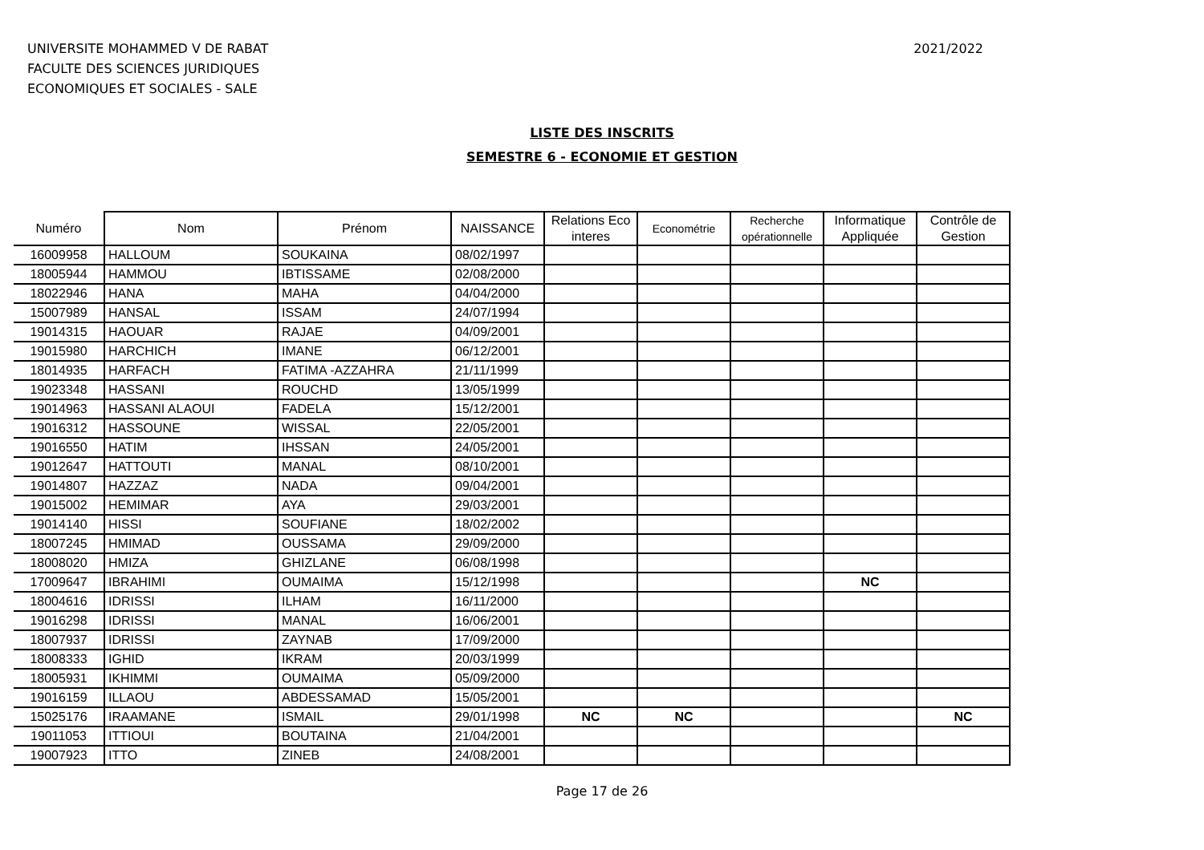UNIVERSITE MOHAMMED V DE RABAT
FACULTE DES SCIENCES JURIDIQUES
ECONOMIQUES ET SOCIALES - SALE
2021/2022
LISTE DES INSCRITS
SEMESTRE 6 - ECONOMIE ET GESTION
| Numéro | Nom | Prénom | NAISSANCE | Relations Eco interes | Econométrie | Recherche opérationnelle | Informatique Appliquée | Contrôle de Gestion |
| --- | --- | --- | --- | --- | --- | --- | --- | --- |
| 16009958 | HALLOUM | SOUKAINA | 08/02/1997 | | | | | |
| 18005944 | HAMMOU | IBTISSAME | 02/08/2000 | | | | | |
| 18022946 | HANA | MAHA | 04/04/2000 | | | | | |
| 15007989 | HANSAL | ISSAM | 24/07/1994 | | | | | |
| 19014315 | HAOUAR | RAJAE | 04/09/2001 | | | | | |
| 19015980 | HARCHICH | IMANE | 06/12/2001 | | | | | |
| 18014935 | HARFACH | FATIMA -AZZAHRA | 21/11/1999 | | | | | |
| 19023348 | HASSANI | ROUCHD | 13/05/1999 | | | | | |
| 19014963 | HASSANI ALAOUI | FADELA | 15/12/2001 | | | | | |
| 19016312 | HASSOUNE | WISSAL | 22/05/2001 | | | | | |
| 19016550 | HATIM | IHSSAN | 24/05/2001 | | | | | |
| 19012647 | HATTOUTI | MANAL | 08/10/2001 | | | | | |
| 19014807 | HAZZAZ | NADA | 09/04/2001 | | | | | |
| 19015002 | HEMIMAR | AYA | 29/03/2001 | | | | | |
| 19014140 | HISSI | SOUFIANE | 18/02/2002 | | | | | |
| 18007245 | HMIMAD | OUSSAMA | 29/09/2000 | | | | | |
| 18008020 | HMIZA | GHIZLANE | 06/08/1998 | | | | | |
| 17009647 | IBRAHIMI | OUMAIMA | 15/12/1998 | | | | NC | |
| 18004616 | IDRISSI | ILHAM | 16/11/2000 | | | | | |
| 19016298 | IDRISSI | MANAL | 16/06/2001 | | | | | |
| 18007937 | IDRISSI | ZAYNAB | 17/09/2000 | | | | | |
| 18008333 | IGHID | IKRAM | 20/03/1999 | | | | | |
| 18005931 | IKHIMMI | OUMAIMA | 05/09/2000 | | | | | |
| 19016159 | ILLAOU | ABDESSAMAD | 15/05/2001 | | | | | |
| 15025176 | IRAAMANE | ISMAIL | 29/01/1998 | NC | NC | | | NC |
| 19011053 | ITTIOUI | BOUTAINA | 21/04/2001 | | | | | |
| 19007923 | ITTO | ZINEB | 24/08/2001 | | | | | |
Page 17 de 26